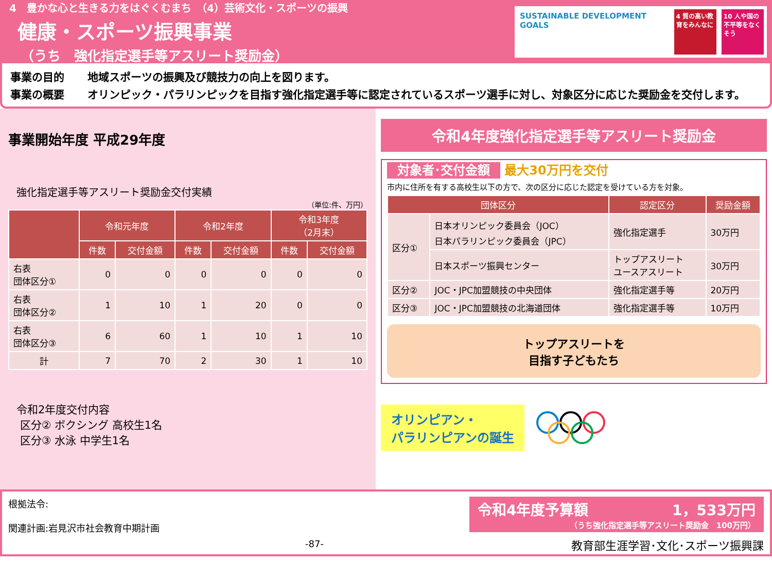4　豊かな心と生きる力をはぐくむまち　（4）芸術文化・スポーツの振興
健康・スポーツ振興事業
（うち　強化指定選手等アスリート奨励金）
SUSTAINABLE DEVELOPMENT GOALS
4 質の高い教育をみんなに
10 人や国の不平等をなくそう
事業の目的 地域スポーツの振興及び競技力の向上を図ります。
事業の概要 オリンピック・パラリンピックを目指す強化指定選手等に認定されているスポーツ選手に対し、対象区分に応じた奨励金を交付します。
事業開始年度 平成29年度
強化指定選手等アスリート奨励金交付実績
（単位:件、万円）
| | 令和元年度 | | 令和2年度 | | 令和3年度 （2月末） | |
| --- | --- | --- | --- | --- | --- | --- |
| | 件数 | 交付金額 | 件数 | 交付金額 | 件数 | 交付金額 |
| 右表 団体区分① | 0 | 0 | 0 | 0 | 0 | 0 |
| 右表 団体区分② | 1 | 10 | 1 | 20 | 0 | 0 |
| 右表 団体区分③ | 6 | 60 | 1 | 10 | 1 | 10 |
| 計 | 7 | 70 | 2 | 30 | 1 | 10 |
令和2年度交付内容
区分② ボクシング 高校生1名
区分③ 水泳 中学生1名
令和4年度強化指定選手等アスリート奨励金
対象者･交付金額 最大30万円を交付
市内に住所を有する高校生以下の方で、次の区分に応じた認定を受けている方を対象。
| 団体区分 | | 認定区分 | 奨励金額 |
| --- | --- | --- | --- |
| 区分① | 日本オリンピック委員会（JOC） 日本パラリンピック委員会（JPC） | 強化指定選手 | 30万円 |
| | 日本スポーツ振興センター | トップアスリート ユースアスリート | 30万円 |
| 区分② | JOC・JPC加盟競技の中央団体 | 強化指定選手等 | 20万円 |
| 区分③ | JOC・JPC加盟競技の北海道団体 | 強化指定選手等 | 10万円 |
トップアスリートを
目指す子どもたち
オリンピアン・
パラリンピアンの誕生
根拠法令:
関連計画:岩見沢市社会教育中期計画
-87-
令和4年度予算額 1，533万円
（うち強化指定選手等アスリート奨励金　100万円）
教育部生涯学習･文化･スポーツ振興課